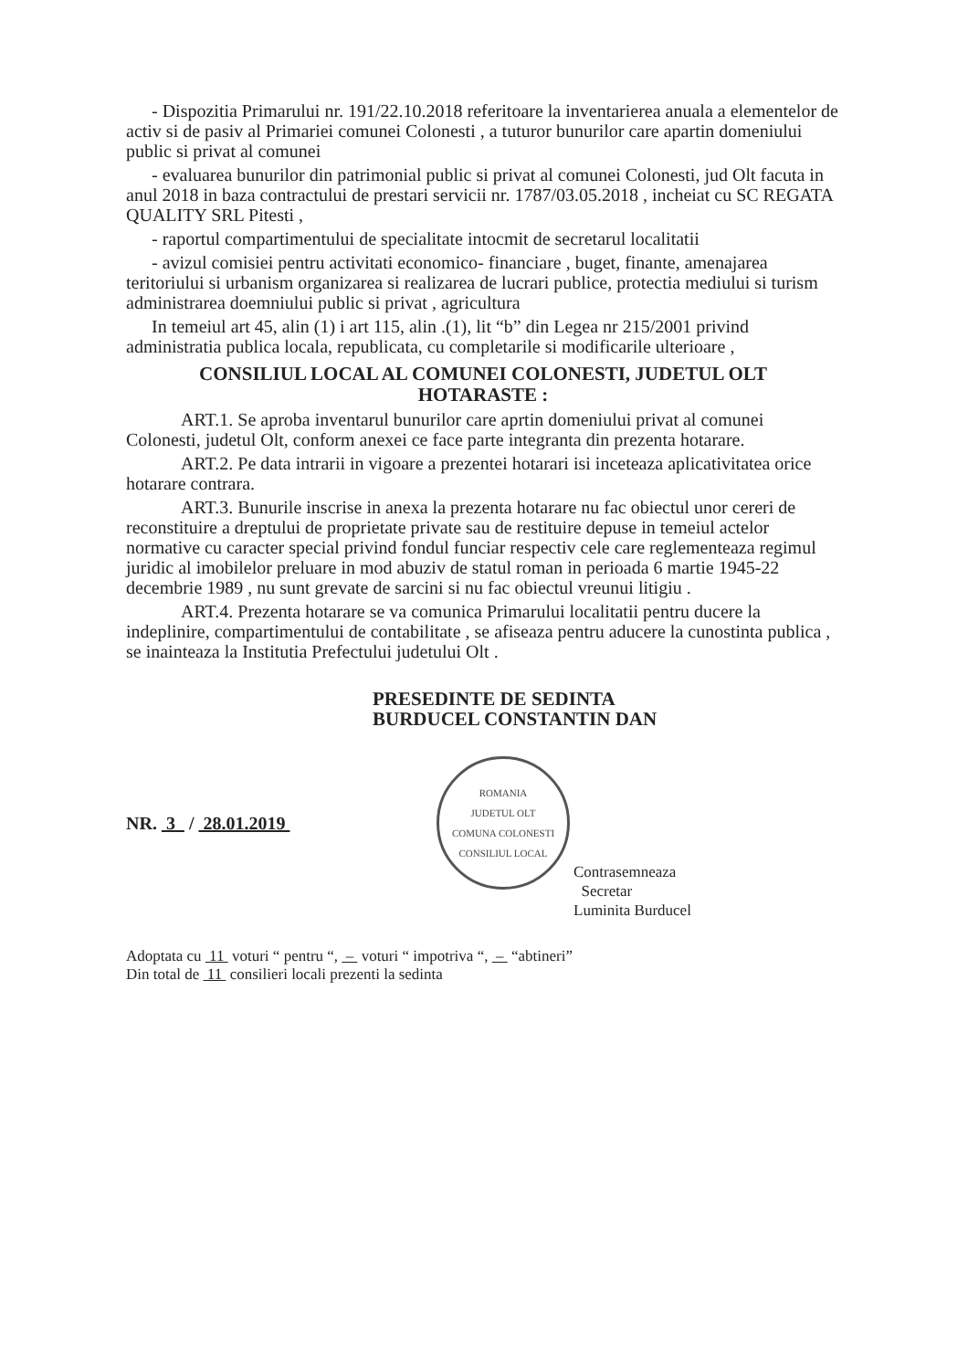- Dispozitia Primarului nr. 191/22.10.2018 referitoare la inventarierea anuala a elementelor de activ si de pasiv al Primariei comunei Colonesti , a tuturor bunurilor care apartin domeniului public si privat al comunei
- evaluarea bunurilor din patrimonial public si privat al comunei Colonesti, jud Olt facuta in anul 2018 in baza contractului de prestari servicii nr. 1787/03.05.2018 , incheiat cu SC REGATA QUALITY SRL Pitesti ,
- raportul compartimentului de specialitate intocmit de secretarul localitatii
- avizul comisiei pentru activitati economico- financiare , buget, finante, amenajarea teritoriului si urbanism organizarea si realizarea de lucrari publice, protectia mediului si turism administrarea doemniului public si privat , agricultura
In temeiul art 45, alin (1) i art 115, alin .(1), lit “b” din Legea nr 215/2001 privind administratia publica locala, republicata, cu completarile si modificarile ulterioare ,
CONSILIUL LOCAL AL COMUNEI COLONESTI, JUDETUL OLT
HOTARASTE :
ART.1. Se aproba inventarul bunurilor care aprtin domeniului privat al comunei Colonesti, judetul Olt, conform anexei ce face parte integranta din prezenta hotarare.
ART.2. Pe data intrarii in vigoare a prezentei hotarari isi inceteaza aplicativitatea orice hotarare contrara.
ART.3. Bunurile inscrise in anexa la prezenta hotarare nu fac obiectul unor cereri de reconstituire a dreptului de proprietate private sau de restituire depuse in temeiul actelor normative cu caracter special privind fondul funciar respectiv cele care reglementeaza regimul juridic al imobilelor preluare in mod abuziv de statul roman in perioada 6 martie 1945-22 decembrie 1989 , nu sunt grevate de sarcini si nu fac obiectul vreunui litigiu .
ART.4. Prezenta hotarare se va comunica Primarului localitatii pentru ducere la indeplinire, compartimentului de contabilitate , se afiseaza pentru aducere la cunostinta publica , se inainteaza la Institutia Prefectului judetului Olt .
PRESEDINTE DE SEDINTA
BURDUCEL CONSTANTIN DAN
NR. 3 / 28.01.2019
ROMANIA
JUDETUL OLT
COMUNA COLONESTI
CONSILIUL LOCAL
Contrasemneaza
Secretar
Luminita Burducel
Adoptata cu 11 voturi “ pentru “, – voturi “ impotriva “, – “abtineri”
Din total de 11 consilieri locali prezenti la sedinta